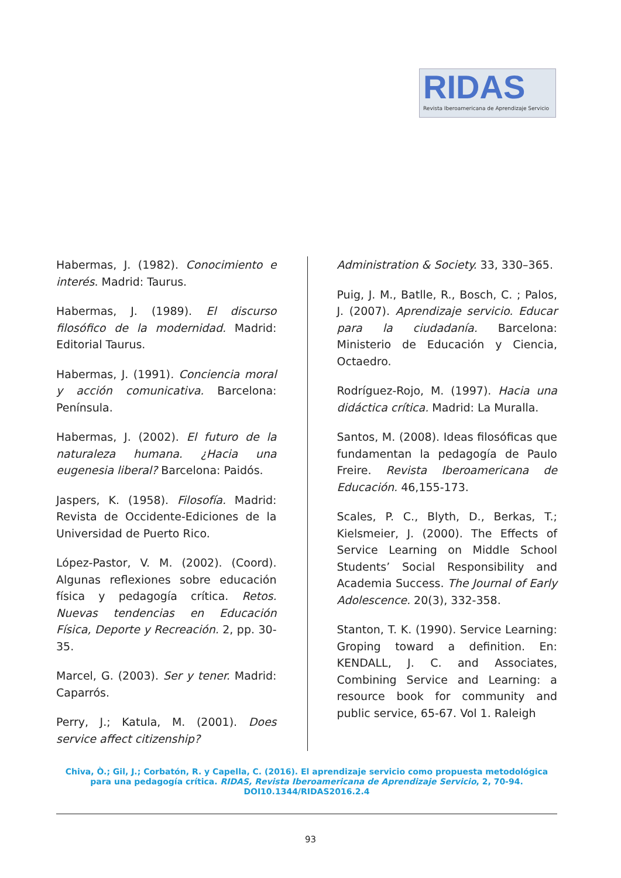RIDAS
Revista Iberoamericana de Aprendizaje Servicio
Habermas, J. (1982). Conocimiento e interés. Madrid: Taurus.
Habermas, J. (1989). El discurso filosófico de la modernidad. Madrid: Editorial Taurus.
Habermas, J. (1991). Conciencia moral y acción comunicativa. Barcelona: Península.
Habermas, J. (2002). El futuro de la naturaleza humana. ¿Hacia una eugenesia liberal? Barcelona: Paidós.
Jaspers, K. (1958). Filosofía. Madrid: Revista de Occidente-Ediciones de la Universidad de Puerto Rico.
López-Pastor, V. M. (2002). (Coord). Algunas reflexiones sobre educación física y pedagogía crítica. Retos. Nuevas tendencias en Educación Física, Deporte y Recreación. 2, pp. 30-35.
Marcel, G. (2003). Ser y tener. Madrid: Caparrós.
Perry, J.; Katula, M. (2001). Does service affect citizenship?
Administration & Society. 33, 330–365.
Puig, J. M., Batlle, R., Bosch, C. ; Palos, J. (2007). Aprendizaje servicio. Educar para la ciudadanía. Barcelona: Ministerio de Educación y Ciencia, Octaedro.
Rodríguez-Rojo, M. (1997). Hacia una didáctica crítica. Madrid: La Muralla.
Santos, M. (2008). Ideas filosóficas que fundamentan la pedagogía de Paulo Freire. Revista Iberoamericana de Educación. 46,155-173.
Scales, P. C., Blyth, D., Berkas, T.; Kielsmeier, J. (2000). The Effects of Service Learning on Middle School Students’ Social Responsibility and Academia Success. The Journal of Early Adolescence. 20(3), 332-358.
Stanton, T. K. (1990). Service Learning: Groping toward a definition. En: KENDALL, J. C. and Associates, Combining Service and Learning: a resource book for community and public service, 65-67. Vol 1. Raleigh
Chiva, Ò.; Gil, J.; Corbatón, R. y Capella, C. (2016). El aprendizaje servicio como propuesta metodológica para una pedagogía crítica. RIDAS, Revista Iberoamericana de Aprendizaje Servicio, 2, 70-94.
DOI10.1344/RIDAS2016.2.4
93